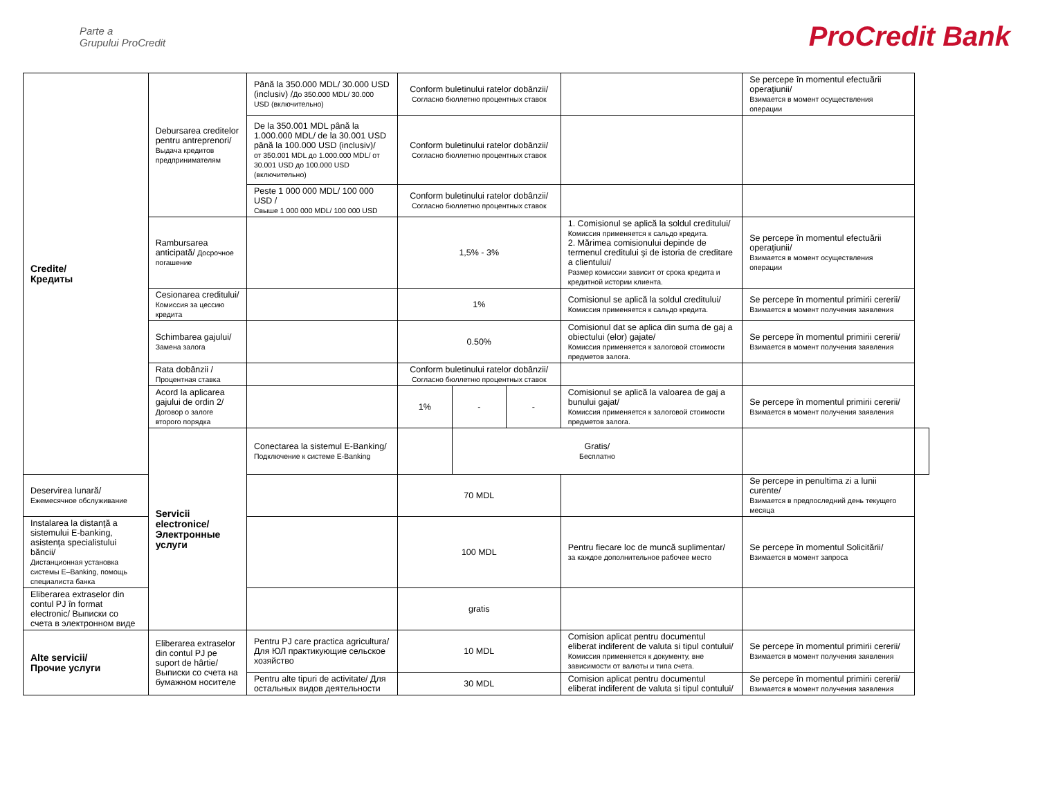Parte a
Grupului ProCredit
ProCredit Bank
| Credite/ Кредиты | Debursarea creditelor pentru antreprenori/ Выдача кредитов предпринимателям | Până la 350.000 MDL/ 30.000 USD (inclusiv) / До 350.000 MDL/ 30.000 USD (включительно) | Conform buletinului ratelor dobânzii/ Согласно бюллетню процентных ставок | | | | Se percepe în momentul efectuării operaţiunii/ Взимается в момент осуществления операции | |
| | | De la 350.001 MDL până la 1.000.000 MDL/ de la 30.001 USD până la 100.000 USD (inclusiv)/ от 350.001 MDL до 1.000.000 MDL/ от 30.001 USD до 100.000 USD (включительно) | Conform buletinului ratelor dobânzii/ Согласно бюллетню процентных ставок | | | | | |
| | | Peste 1 000 000 MDL/ 100 000 USD / Свыше 1 000 000 MDL/ 100 000 USD | Conform buletinului ratelor dobânzii/ Согласно бюллетню процентных ставок | | | | | |
| | Rambursarea anticipată/ Досрочное погашение | | 1,5% - 3% | | | 1. Comisionul se aplică la soldul creditului/ Комиссия применяется к сальдо кредита. 2. Mărimea comisionului depinde de termenul creditului şi de istoria de creditare a clientului/ Размер комиссии зависит от срока кредита и кредитной истории клиента. | Se percepe în momentul efectuării operaţiunii/ Взимается в момент осуществления операции | |
| | Cesionarea creditului/ Комиссия за цессию кредита | | 1% | | | Comisionul se aplică la soldul creditului/ Комиссия применяется к сальдо кредита. | Se percepe în momentul primirii cererii/ Взимается в момент получения заявления | |
| | Schimbarea gajului/ Замена залога | | 0.50% | | | Comisionul dat se aplica din suma de gaj a obiectului (elor) gajate/ Комиссия применяется к залоговой стоимости предметов залога. | Se percepe în momentul primirii cererii/ Взимается в момент получения заявления | |
| | Rata dobânzii / Процентная ставка | | Conform buletinului ratelor dobânzii/ Согласно бюллетню процентных ставок | | | | | |
| | Acord la aplicarea gajului de ordin 2/ Договор о залоге второго порядка | | 1% | - | - | Comisionul se aplică la valoarea de gaj a bunului gajat/ Комиссия применяется к залоговой стоимости предметов залога. | Se percepe în momentul primirii cererii/ Взимается в момент получения заявления | |
| | Servicii electronice/ Электронные услуги | Conectarea la sistemul E-Banking/ Подключение к системе E-Banking | | Gratis/ Бесплатно | | | | |
| Deservirea lunară/ Ежемесячное обслуживание | | | 70 MDL | | | | Se percepe in penultima zi a lunii curente/ Взимается в предпоследний день текущего месяца | |
| Instalarea la distanţă a sistemului E-banking, asistenţa specialistului băncii/ Дистанционная установка системы E–Banking, помощь специалиста банка | | | 100 MDL | | | Pentru fiecare loc de muncă suplimentar/ за каждое дополнительное рабочее место | Se percepe în momentul Solicitării/ Взимается в момент запроса | |
| Eliberarea extraselor din contul PJ în format electronic/ Выписки со счета в электронном виде | | | gratis | | | | | |
| Alte servicii/ Прочие услуги | Eliberarea extraselor din contul PJ pe suport de hârtie/ Выписки со счета на бумажном носителе | Pentru PJ care practica agricultura/ Для ЮЛ практикующие сельское хозяйство | 10 MDL | | | Comision aplicat pentru documentul eliberat indiferent de valuta si tipul contului/ Комиссия применяется к документу, вне зависимости от валюты и типа счета. | Se percepe în momentul primirii cererii/ Взимается в момент получения заявления | |
| | | Pentru alte tipuri de activitate/ Для остальных видов деятельности | 30 MDL | | | Comision aplicat pentru documentul eliberat indiferent de valuta si tipul contului/ | Se percepe în momentul primirii cererii/ Взимается в момент получения заявления | |